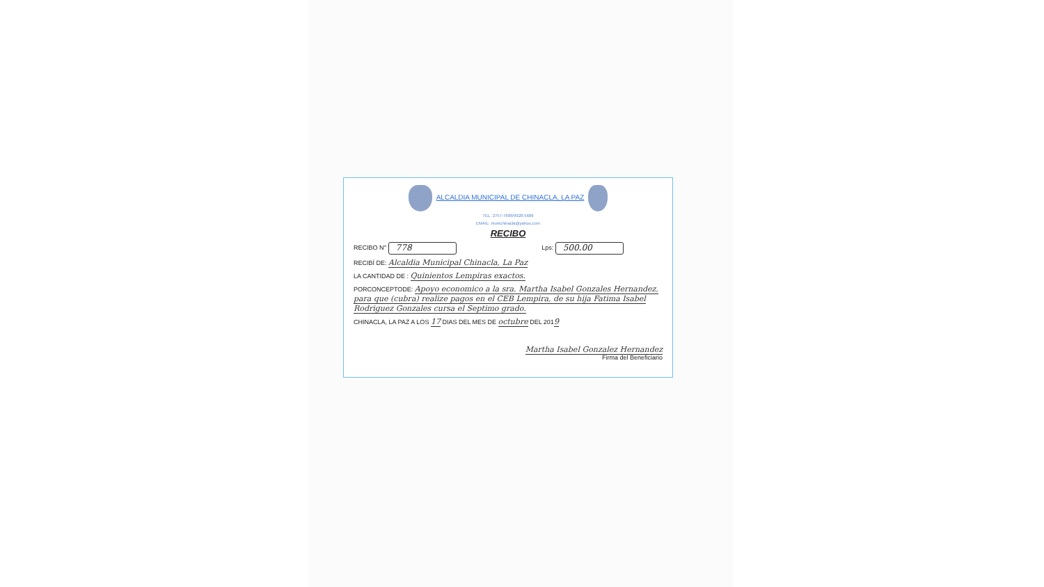ALCALDIA MUNICIPAL DE CHINACLA, LA PAZ
TEL. 2757-7689/9928-5686
EMAIL: munichinacla@yahoo.com
RECIBO
RECIBO N° 778 Lps: 500.00
RECIBÍ DE: Alcaldia Municipal Chinacla, La Paz
LA CANTIDAD DE : Quinientos Lempiras exactos.
PORCONCEPTODE: Apoyo economico a la sra. Martha Isabel Gonzales Hernandez, para que (cubra) realize pagos en el CEB Lempira, de su hija Fatima Isabel Rodriguez Gonzales cursa el Septimo grado.
CHINACLA, LA PAZ A LOS 17 DIAS DEL MES DE octubre DEL 2019
Martha Isabel Gonzalez Hernandez
Firma del Beneficiario